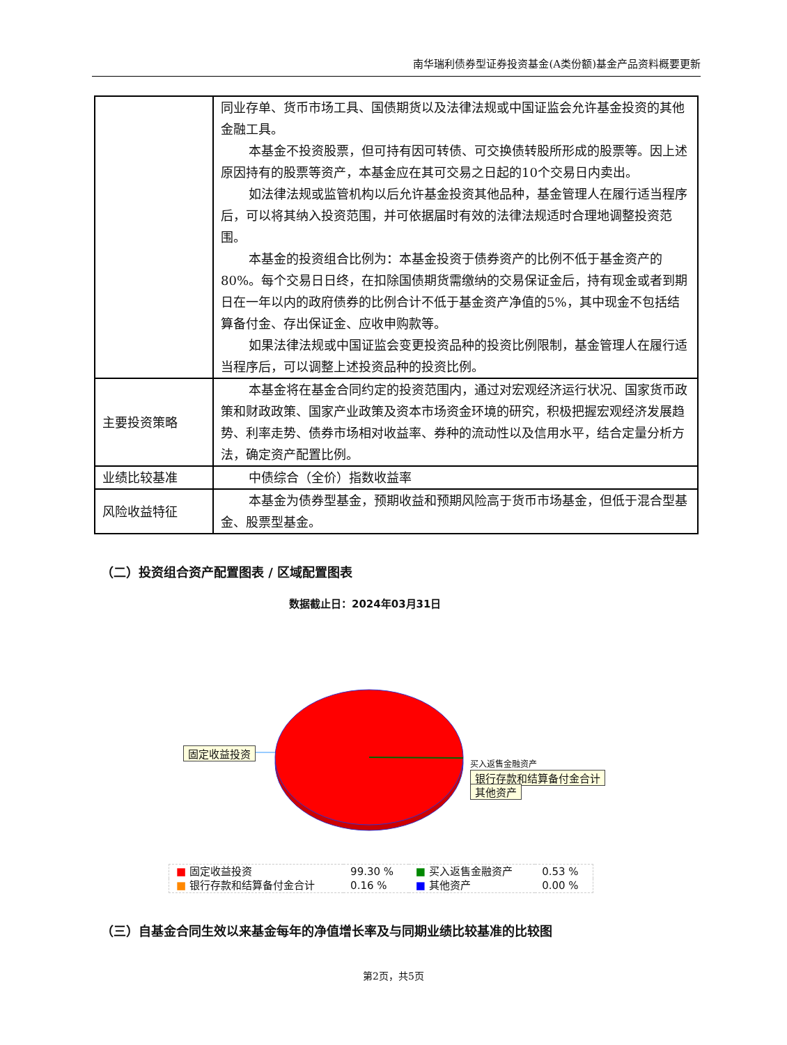南华瑞利债券型证券投资基金(A类份额)基金产品资料概要更新
| | 同业存单、货币市场工具、国债期货以及法律法规或中国证监会允许基金投资的其他金融工具。 本基金不投资股票，但可持有因可转债、可交换债转股所形成的股票等。因上述原因持有的股票等资产，本基金应在其可交易之日起的10个交易日内卖出。 如法律法规或监管机构以后允许基金投资其他品种，基金管理人在履行适当程序后，可以将其纳入投资范围，并可依据届时有效的法律法规适时合理地调整投资范围。 本基金的投资组合比例为：本基金投资于债券资产的比例不低于基金资产的80%。每个交易日日终，在扣除国债期货需缴纳的交易保证金后，持有现金或者到期日在一年以内的政府债券的比例合计不低于基金资产净值的5%，其中现金不包括结算备付金、存出保证金、应收申购款等。 如果法律法规或中国证监会变更投资品种的投资比例限制，基金管理人在履行适当程序后，可以调整上述投资品种的投资比例。 |
| 主要投资策略 | 本基金将在基金合同约定的投资范围内，通过对宏观经济运行状况、国家货币政策和财政政策、国家产业政策及资本市场资金环境的研究，积极把握宏观经济发展趋势、利率走势、债券市场相对收益率、券种的流动性以及信用水平，结合定量分析方法，确定资产配置比例。 |
| 业绩比较基准 | 中债综合（全价）指数收益率 |
| 风险收益特征 | 本基金为债券型基金，预期收益和预期风险高于货币市场基金，但低于混合型基金、股票型基金。 |
（二）投资组合资产配置图表 / 区域配置图表
数据截止日：2024年03月31日
固定收益投资
银行存款和结算备付金合计
买入返售金融资产
其他资产
| ■ 固定收益投资 | 99.30 % | ■ 买入返售金融资产 | 0.53 % |
| ■ 银行存款和结算备付金合计 | 0.16 % | ■ 其他资产 | 0.00 % |
（三）自基金合同生效以来基金每年的净值增长率及与同期业绩比较基准的比较图
第2页，共5页